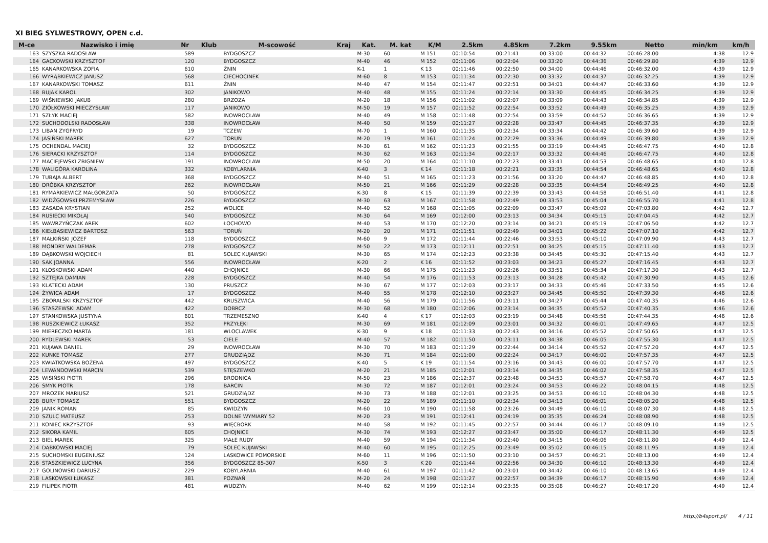XI BIEG SYLWESTROWY, OPEN c.d.
| M-ce | Nazwisko i imię | Nr | Klub | M-scowość | Kraj | Kat. | M. kat | K/M | 2.5km | 4.85km | 7.2km | 9.55km | Netto | min/km | km/h |
| --- | --- | --- | --- | --- | --- | --- | --- | --- | --- | --- | --- | --- | --- | --- | --- |
| 163 | SZYSZKA RADOSŁAW | 589 | | BYDGOSZCZ | | M-30 | 60 | M 151 | 00:10:54 | 00:21:41 | 00:33:00 | 00:44:32 | 00:46:28.00 | 4:38 | 12.9 |
| 164 | GACKOWSKI KRZYSZTOF | 120 | | BYDGOSZCZ | | M-40 | 46 | M 152 | 00:11:06 | 00:22:04 | 00:33:20 | 00:44:36 | 00:46:29.80 | 4:39 | 12.9 |
| 165 | KANARKOWSKA ZOFIA | 610 | | ŻNIN | | K-1 | 1 | K 13 | 00:11:46 | 00:22:50 | 00:34:00 | 00:44:46 | 00:46:32.00 | 4:39 | 12.9 |
| 166 | WYRĄBKIEWICZ JANUSZ | 568 | | CIECHOCINEK | | M-60 | 8 | M 153 | 00:11:34 | 00:22:30 | 00:33:32 | 00:44:37 | 00:46:32.25 | 4:39 | 12.9 |
| 167 | KANARKOWSKI TOMASZ | 611 | | ŻNIN | | M-40 | 47 | M 154 | 00:11:47 | 00:22:51 | 00:34:01 | 00:44:47 | 00:46:33.60 | 4:39 | 12.9 |
| 168 | BUJAK KAROL | 302 | | JANIKOWO | | M-40 | 48 | M 155 | 00:11:24 | 00:22:14 | 00:33:30 | 00:44:45 | 00:46:34.25 | 4:39 | 12.9 |
| 169 | WIŚNIEWSKI JAKUB | 280 | | BRZOZA | | M-20 | 18 | M 156 | 00:11:02 | 00:22:07 | 00:33:09 | 00:44:43 | 00:46:34.85 | 4:39 | 12.9 |
| 170 | ZIÓŁKOWSKI MIECZYSŁAW | 117 | | JANIKOWO | | M-50 | 19 | M 157 | 00:11:52 | 00:22:54 | 00:33:52 | 00:44:49 | 00:46:35.25 | 4:39 | 12.9 |
| 171 | SZŁYK MACIEJ | 582 | | INOWROCŁAW | | M-40 | 49 | M 158 | 00:11:48 | 00:22:54 | 00:33:59 | 00:44:52 | 00:46:36.65 | 4:39 | 12.9 |
| 172 | SUCHODOLSKI RADOSŁAW | 338 | | INOWROCŁAW | | M-40 | 50 | M 159 | 00:11:27 | 00:22:28 | 00:33:47 | 00:44:45 | 00:46:37.35 | 4:39 | 12.9 |
| 173 | LIBAN ZYGFRYD | 19 | | TCZEW | | M-70 | 1 | M 160 | 00:11:35 | 00:22:34 | 00:33:34 | 00:44:42 | 00:46:39.60 | 4:39 | 12.9 |
| 174 | JASIŃSKI MAREK | 627 | | TORUŃ | | M-20 | 19 | M 161 | 00:11:24 | 00:22:29 | 00:33:36 | 00:44:49 | 00:46:39.80 | 4:39 | 12.9 |
| 175 | OCHENDAL MACIEJ | 32 | | BYDGOSZCZ | | M-30 | 61 | M 162 | 00:11:23 | 00:21:55 | 00:33:19 | 00:44:45 | 00:46:47.75 | 4:40 | 12.8 |
| 176 | SIERACKI KRZYSZTOF | 114 | | BYDGOSZCZ | | M-30 | 62 | M 163 | 00:11:34 | 00:22:17 | 00:33:32 | 00:44:46 | 00:46:47.75 | 4:40 | 12.8 |
| 177 | MACIEJEWSKI ZBIGNIEW | 191 | | INOWROCŁAW | | M-50 | 20 | M 164 | 00:11:10 | 00:22:23 | 00:33:41 | 00:44:53 | 00:46:48.65 | 4:40 | 12.8 |
| 178 | WALIGÓRA KAROLINA | 332 | | KOBYLARNIA | | K-40 | 3 | K 14 | 00:11:18 | 00:22:21 | 00:33:35 | 00:44:54 | 00:46:48.65 | 4:40 | 12.8 |
| 179 | TUBAJA ALBERT | 368 | | BYDGOSZCZ | | M-40 | 51 | M 165 | 00:11:23 | 00:21:56 | 00:33:20 | 00:44:47 | 00:46:48.85 | 4:40 | 12.8 |
| 180 | DRÓBKA KRZYSZTOF | 262 | | INOWROCŁAW | | M-50 | 21 | M 166 | 00:11:29 | 00:22:28 | 00:33:35 | 00:44:54 | 00:46:49.25 | 4:40 | 12.8 |
| 181 | RYMARKIEWICZ MAŁGORZATA | 50 | | BYDGOSZCZ | | K-30 | 8 | K 15 | 00:11:39 | 00:22:39 | 00:33:43 | 00:44:58 | 00:46:51.40 | 4:41 | 12.8 |
| 182 | WIDŹGOWSKI PRZEMYSŁAW | 226 | | BYDGOSZCZ | | M-30 | 63 | M 167 | 00:11:58 | 00:22:49 | 00:33:53 | 00:45:04 | 00:46:55.70 | 4:41 | 12.8 |
| 183 | ZASADA KRYSTIAN | 252 | | WOLICE | | M-40 | 52 | M 168 | 00:11:05 | 00:22:09 | 00:33:47 | 00:45:09 | 00:47:03.80 | 4:42 | 12.7 |
| 184 | RUSIECKI MIKOŁAJ | 540 | | BYDGOSZCZ | | M-30 | 64 | M 169 | 00:12:00 | 00:23:13 | 00:34:34 | 00:45:15 | 00:47:04.45 | 4:42 | 12.7 |
| 185 | WAWRZYŃCZAK AREK | 602 | | ŁOCHOWO | | M-40 | 53 | M 170 | 00:12:20 | 00:23:14 | 00:34:21 | 00:45:19 | 00:47:06.50 | 4:42 | 12.7 |
| 186 | KIEŁBASIEWICZ BARTOSZ | 563 | | TORUŃ | | M-20 | 20 | M 171 | 00:11:51 | 00:22:49 | 00:34:01 | 00:45:22 | 00:47:07.10 | 4:42 | 12.7 |
| 187 | MAŁKIŃSKI JÓZEF | 118 | | BYDGOSZCZ | | M-60 | 9 | M 172 | 00:11:44 | 00:22:46 | 00:33:53 | 00:45:10 | 00:47:09.90 | 4:43 | 12.7 |
| 188 | MONDRY WALDEMAR | 278 | | BYDGOSZCZ | | M-50 | 22 | M 173 | 00:12:11 | 00:22:51 | 00:34:25 | 00:45:15 | 00:47:11.40 | 4:43 | 12.7 |
| 189 | DĄBKOWSKI WOJCIECH | 81 | | SOLEC KUJAWSKI | | M-30 | 65 | M 174 | 00:12:23 | 00:23:38 | 00:34:45 | 00:45:30 | 00:47:15.40 | 4:43 | 12.7 |
| 190 | SAK JOANNA | 556 | | INOWROCŁAW | | K-20 | 2 | K 16 | 00:11:52 | 00:23:03 | 00:34:23 | 00:45:27 | 00:47:16.45 | 4:43 | 12.7 |
| 191 | KLOSKOWSKI ADAM | 440 | | CHOJNICE | | M-30 | 66 | M 175 | 00:11:23 | 00:22:26 | 00:33:51 | 00:45:34 | 00:47:17.30 | 4:43 | 12.7 |
| 192 | SZTEJKA DAMIAN | 228 | | BYDGOSZCZ | | M-40 | 54 | M 176 | 00:11:53 | 00:23:13 | 00:34:28 | 00:45:42 | 00:47:30.90 | 4:45 | 12.6 |
| 193 | KLATECKI ADAM | 130 | | PRUSZCZ | | M-30 | 67 | M 177 | 00:12:03 | 00:23:17 | 00:34:33 | 00:45:46 | 00:47:33.50 | 4:45 | 12.6 |
| 194 | ŻYWICA ADAM | 17 | | BYDGOSZCZ | | M-40 | 55 | M 178 | 00:12:10 | 00:23:27 | 00:34:45 | 00:45:50 | 00:47:39.30 | 4:46 | 12.6 |
| 195 | ZBORALSKI KRZYSZTOF | 442 | | KRUSZWICA | | M-40 | 56 | M 179 | 00:11:56 | 00:23:11 | 00:34:27 | 00:45:44 | 00:47:40.35 | 4:46 | 12.6 |
| 196 | STASZEWSKI ADAM | 422 | | DOBRCZ | | M-30 | 68 | M 180 | 00:12:06 | 00:23:14 | 00:34:35 | 00:45:52 | 00:47:40.35 | 4:46 | 12.6 |
| 197 | STANKOWSKA JUSTYNA | 601 | | TRZEMESZNO | | K-40 | 4 | K 17 | 00:12:03 | 00:23:19 | 00:34:48 | 00:45:56 | 00:47:44.35 | 4:46 | 12.6 |
| 198 | RUSZKIEWICZ ŁUKASZ | 352 | | PRZYŁĘKI | | M-30 | 69 | M 181 | 00:12:09 | 00:23:01 | 00:34:32 | 00:46:01 | 00:47:49.65 | 4:47 | 12.5 |
| 199 | MIERECZKO MARTA | 181 | | WLOCLAWEK | | K-30 | 9 | K 18 | 00:11:33 | 00:22:43 | 00:34:16 | 00:45:52 | 00:47:50.65 | 4:47 | 12.5 |
| 200 | RYDLEWSKI MAREK | 53 | | CIELE | | M-40 | 57 | M 182 | 00:11:50 | 00:23:11 | 00:34:38 | 00:46:05 | 00:47:55.30 | 4:47 | 12.5 |
| 201 | KUJAWA DANIEL | 29 | | INOWROCŁAW | | M-30 | 70 | M 183 | 00:11:29 | 00:22:44 | 00:34:14 | 00:45:52 | 00:47:57.20 | 4:47 | 12.5 |
| 202 | KUNKE TOMASZ | 277 | | GRUDZIĄDZ | | M-30 | 71 | M 184 | 00:11:00 | 00:22:24 | 00:34:17 | 00:46:00 | 00:47:57.35 | 4:47 | 12.5 |
| 203 | KWIATKOWSKA BOŻENA | 497 | | BYDGOSZCZ | | K-40 | 5 | K 19 | 00:11:54 | 00:23:16 | 00:34:43 | 00:46:00 | 00:47:57.70 | 4:47 | 12.5 |
| 204 | LEWANDOWSKI MARCIN | 539 | | STĘSZEWKO | | M-20 | 21 | M 185 | 00:12:01 | 00:23:14 | 00:34:35 | 00:46:02 | 00:47:58.35 | 4:47 | 12.5 |
| 205 | WISIŃSKI PIOTR | 296 | | BRODNICA | | M-50 | 23 | M 186 | 00:12:37 | 00:23:48 | 00:34:53 | 00:45:57 | 00:47:58.70 | 4:47 | 12.5 |
| 206 | SMYK PIOTR | 178 | | BARCIN | | M-30 | 72 | M 187 | 00:12:01 | 00:23:24 | 00:34:53 | 00:46:22 | 00:48:04.15 | 4:48 | 12.5 |
| 207 | MROZEK MARIUSZ | 521 | | GRUDZIĄDZ | | M-30 | 73 | M 188 | 00:12:01 | 00:23:25 | 00:34:53 | 00:46:10 | 00:48:04.30 | 4:48 | 12.5 |
| 208 | BURY TOMASZ | 551 | | BYDGOSZCZ | | M-20 | 22 | M 189 | 00:11:10 | 00:22:34 | 00:34:13 | 00:46:01 | 00:48:05.20 | 4:48 | 12.5 |
| 209 | JANIK ROMAN | 85 | | KWIDZYN | | M-60 | 10 | M 190 | 00:11:58 | 00:23:26 | 00:34:49 | 00:46:10 | 00:48:07.30 | 4:48 | 12.5 |
| 210 | SZULC MATEUSZ | 253 | | DOLNE WYMIARY 52 | | M-20 | 23 | M 191 | 00:12:41 | 00:24:19 | 00:35:35 | 00:46:24 | 00:48:08.90 | 4:48 | 12.5 |
| 211 | KONIEC KRZYSZTOF | 93 | | WIĘCBORK | | M-40 | 58 | M 192 | 00:11:45 | 00:22:57 | 00:34:44 | 00:46:17 | 00:48:09.10 | 4:49 | 12.5 |
| 212 | SIKORA KAMIL | 605 | | CHOJNICE | | M-30 | 74 | M 193 | 00:12:27 | 00:23:47 | 00:35:00 | 00:46:17 | 00:48:11.30 | 4:49 | 12.5 |
| 213 | BIEL MAREK | 325 | | MAŁE RUDY | | M-40 | 59 | M 194 | 00:11:34 | 00:22:40 | 00:34:15 | 00:46:06 | 00:48:11.80 | 4:49 | 12.4 |
| 214 | DĄBKOWSKI MACIEJ | 79 | | SOLEC KUJAWSKI | | M-40 | 60 | M 195 | 00:12:25 | 00:23:49 | 00:35:02 | 00:46:15 | 00:48:11.95 | 4:49 | 12.4 |
| 215 | SUCHOMSKI EUGENIUSZ | 124 | | LASKOWICE POMORSKIE | | M-60 | 11 | M 196 | 00:11:50 | 00:23:10 | 00:34:57 | 00:46:21 | 00:48:13.00 | 4:49 | 12.4 |
| 216 | STASZKIEWICZ LUCYNA | 356 | | BYDGOSZCZ 85-307 | | K-50 | 3 | K 20 | 00:11:44 | 00:22:56 | 00:34:30 | 00:46:10 | 00:48:13.30 | 4:49 | 12.4 |
| 217 | GOLINOWSKI DARIUSZ | 229 | | KOBYLARNIA | | M-40 | 61 | M 197 | 00:11:42 | 00:23:01 | 00:34:42 | 00:46:10 | 00:48:13.65 | 4:49 | 12.4 |
| 218 | LASKOWSKI ŁUKASZ | 381 | | POZNAŃ | | M-20 | 24 | M 198 | 00:11:27 | 00:22:57 | 00:34:39 | 00:46:17 | 00:48:15.90 | 4:49 | 12.4 |
| 219 | FILIPEK PIOTR | 481 | | WUDZYN | | M-40 | 62 | M 199 | 00:12:14 | 00:23:35 | 00:35:08 | 00:46:27 | 00:48:17.20 | 4:49 | 12.4 |
http://b4sport.pl/ 4 / 11